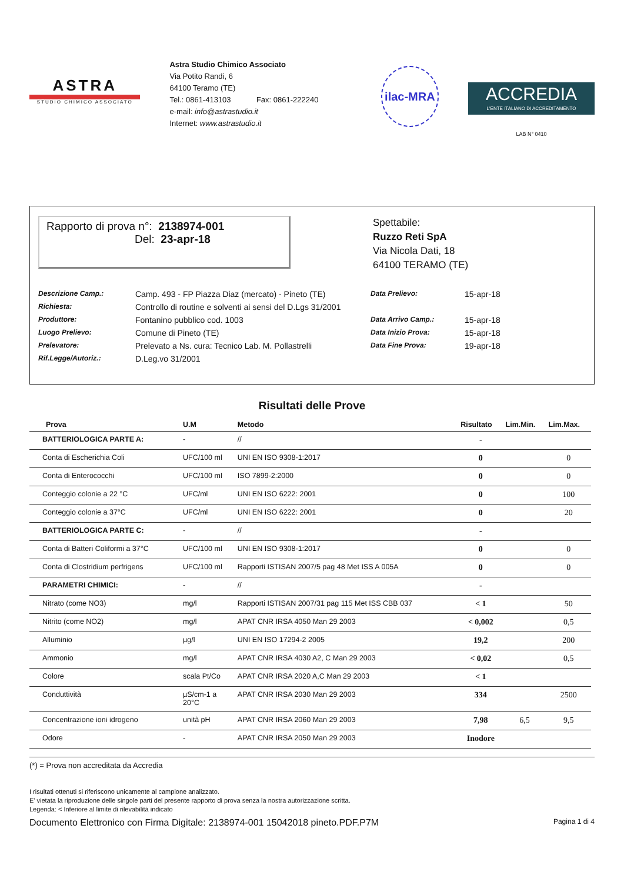ASTRA
STUDIO CHIMICO ASSOCIATO
Astra Studio Chimico Associato
Via Potito Randi, 6
64100 Teramo (TE)
Tel.: 0861-413103 Fax: 0861-222240
e-mail: info@astrastudio.it
Internet: www.astrastudio.it
ilac-MRA
ACCREDIA
L'ENTE ITALIANO DI ACCREDITAMENTO
LAB N° 0410
Rapporto di prova n°: 2138974-001
Del: 23-apr-18
Spettabile:
Ruzzo Reti SpA
Via Nicola Dati, 18
64100 TERAMO (TE)
Descrizione Camp.: Camp. 493 - FP Piazza Diaz (mercato) - Pineto (TE) Data Prelievo: 15-apr-18 Richiesta: Controllo di routine e solventi ai sensi del D.Lgs 31/2001 Produttore: Fontanino pubblico cod. 1003 Data Arrivo Camp.: 15-apr-18 Luogo Prelievo: Comune di Pineto (TE) Data Inizio Prova: 15-apr-18 Prelevatore: Prelevato a Ns. cura: Tecnico Lab. M. Pollastrelli Data Fine Prova: 19-apr-18 Rif.Legge/Autoriz.: D.Leg.vo 31/2001
Risultati delle Prove
| Prova | U.M | Metodo | Risultato | Lim.Min. | Lim.Max. |
| --- | --- | --- | --- | --- | --- |
| BATTERIOLOGICA PARTE A: | - | // | - | | |
| Conta di Escherichia Coli | UFC/100 ml | UNI EN ISO 9308-1:2017 | 0 | | 0 |
| Conta di Enterococchi | UFC/100 ml | ISO 7899-2:2000 | 0 | | 0 |
| Conteggio colonie a 22 °C | UFC/ml | UNI EN ISO 6222: 2001 | 0 | | 100 |
| Conteggio colonie a 37°C | UFC/ml | UNI EN ISO 6222: 2001 | 0 | | 20 |
| BATTERIOLOGICA PARTE C: | - | // | - | | |
| Conta di Batteri Coliformi a 37°C | UFC/100 ml | UNI EN ISO 9308-1:2017 | 0 | | 0 |
| Conta di Clostridium perfrigens | UFC/100 ml | Rapporti ISTISAN 2007/5 pag 48 Met ISS A 005A | 0 | | 0 |
| PARAMETRI CHIMICI: | - | // | - | | |
| Nitrato (come NO3) | mg/l | Rapporti ISTISAN 2007/31 pag 115 Met ISS CBB 037 | < 1 | | 50 |
| Nitrito (come NO2) | mg/l | APAT CNR IRSA 4050 Man 29 2003 | < 0,002 | | 0,5 |
| Alluminio | µg/l | UNI EN ISO 17294-2 2005 | 19,2 | | 200 |
| Ammonio | mg/l | APAT CNR IRSA 4030 A2, C Man 29 2003 | < 0,02 | | 0,5 |
| Colore | scala Pt/Co | APAT CNR IRSA 2020 A,C Man 29 2003 | < 1 | | |
| Conduttività | µS/cm-1 a 20°C | APAT CNR IRSA 2030 Man 29 2003 | 334 | | 2500 |
| Concentrazione ioni idrogeno | unità pH | APAT CNR IRSA 2060 Man 29 2003 | 7,98 | 6,5 | 9,5 |
| Odore | - | APAT CNR IRSA 2050 Man 29 2003 | Inodore | | |
(*) = Prova non accreditata da Accredia
I risultati ottenuti si riferiscono unicamente al campione analizzato.
E' vietata la riproduzione delle singole parti del presente rapporto di prova senza la nostra autorizzazione scritta.
Legenda: < Inferiore al limite di rilevabilità indicato
Documento Elettronico con Firma Digitale: 2138974-001 15042018 pineto.PDF.P7M Pagina 1 di 4